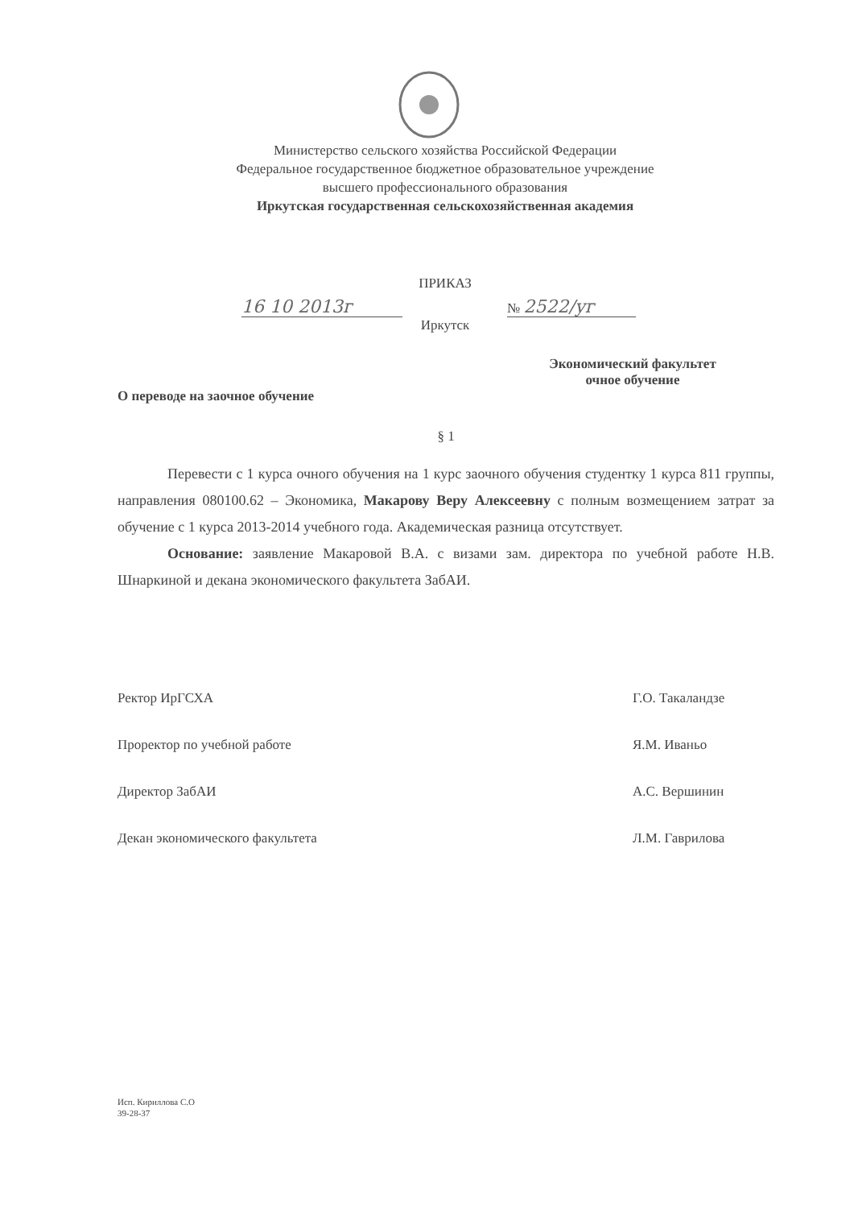Министерство сельского хозяйства Российской Федерации
Федеральное государственное бюджетное образовательное учреждение
высшего профессионального образования
Иркутская государственная сельскохозяйственная академия
ПРИКАЗ
16 10 2013г
№ 2522/уг
Иркутск
Экономический факультет
очное обучение
О переводе на заочное обучение
§ 1
Перевести с 1 курса очного обучения на 1 курс заочного обучения студентку 1 курса 811 группы, направления 080100.62 – Экономика, Макарову Веру Алексеевну с полным возмещением затрат за обучение с 1 курса 2013-2014 учебного года. Академическая разница отсутствует.
Основание: заявление Макаровой В.А. с визами зам. директора по учебной работе Н.В. Шнаркиной и декана экономического факультета ЗабАИ.
Ректор ИрГСХА Г.О. Такаландзе
Проректор по учебной работе Я.М. Иваньо
Директор ЗабАИ А.С. Вершинин
Декан экономического факультета Л.М. Гаврилова
Исп. Кириллова С.О
39-28-37